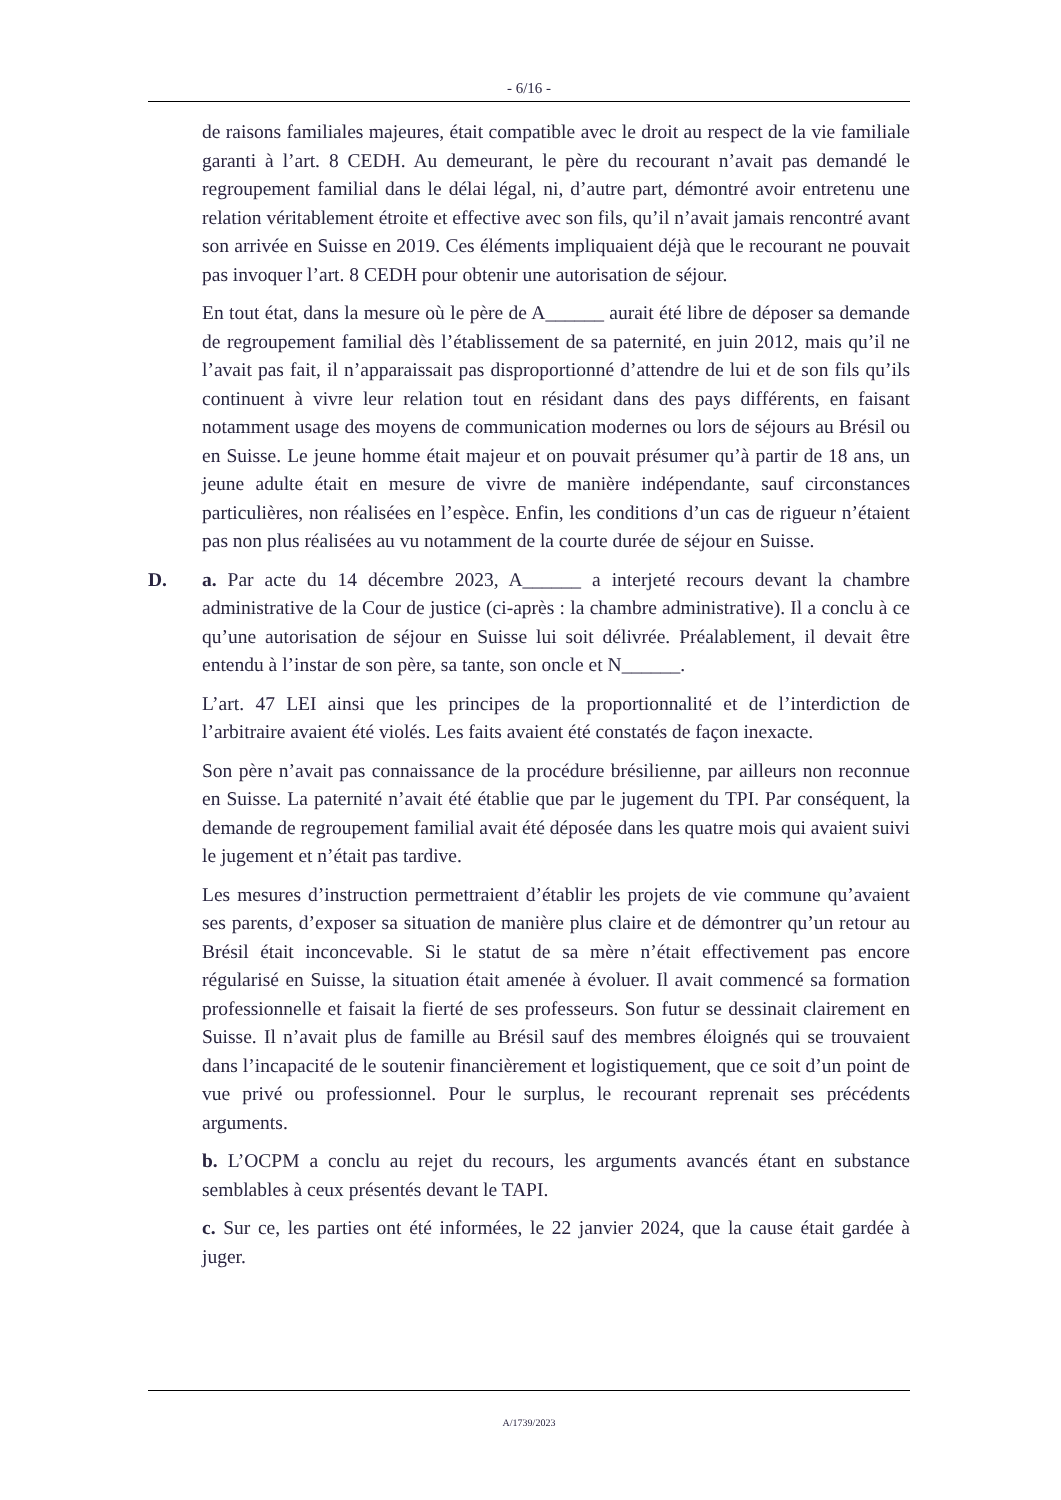- 6/16 -
de raisons familiales majeures, était compatible avec le droit au respect de la vie familiale garanti à l’art. 8 CEDH. Au demeurant, le père du recourant n’avait pas demandé le regroupement familial dans le délai légal, ni, d’autre part, démontré avoir entretenu une relation véritablement étroite et effective avec son fils, qu’il n’avait jamais rencontré avant son arrivée en Suisse en 2019. Ces éléments impliquaient déjà que le recourant ne pouvait pas invoquer l’art. 8 CEDH pour obtenir une autorisation de séjour.
En tout état, dans la mesure où le père de A______ aurait été libre de déposer sa demande de regroupement familial dès l’établissement de sa paternité, en juin 2012, mais qu’il ne l’avait pas fait, il n’apparaissait pas disproportionné d’attendre de lui et de son fils qu’ils continuent à vivre leur relation tout en résidant dans des pays différents, en faisant notamment usage des moyens de communication modernes ou lors de séjours au Brésil ou en Suisse. Le jeune homme était majeur et on pouvait présumer qu’à partir de 18 ans, un jeune adulte était en mesure de vivre de manière indépendante, sauf circonstances particulières, non réalisées en l’espèce. Enfin, les conditions d’un cas de rigueur n’étaient pas non plus réalisées au vu notamment de la courte durée de séjour en Suisse.
D. a. Par acte du 14 décembre 2023, A______ a interjeté recours devant la chambre administrative de la Cour de justice (ci-après : la chambre administrative). Il a conclu à ce qu’une autorisation de séjour en Suisse lui soit délivrée. Préalablement, il devait être entendu à l’instar de son père, sa tante, son oncle et N______.
L’art. 47 LEI ainsi que les principes de la proportionnalité et de l’interdiction de l’arbitraire avaient été violés. Les faits avaient été constatés de façon inexacte.
Son père n’avait pas connaissance de la procédure brésilienne, par ailleurs non reconnue en Suisse. La paternité n’avait été établie que par le jugement du TPI. Par conséquent, la demande de regroupement familial avait été déposée dans les quatre mois qui avaient suivi le jugement et n’était pas tardive.
Les mesures d’instruction permettraient d’établir les projets de vie commune qu’avaient ses parents, d’exposer sa situation de manière plus claire et de démontrer qu’un retour au Brésil était inconcevable. Si le statut de sa mère n’était effectivement pas encore régularisé en Suisse, la situation était amenée à évoluer. Il avait commencé sa formation professionnelle et faisait la fierté de ses professeurs. Son futur se dessinait clairement en Suisse. Il n’avait plus de famille au Brésil sauf des membres éloignés qui se trouvaient dans l’incapacité de le soutenir financièrement et logistiquement, que ce soit d’un point de vue privé ou professionnel. Pour le surplus, le recourant reprenait ses précédents arguments.
b. L’OCPM a conclu au rejet du recours, les arguments avancés étant en substance semblables à ceux présentés devant le TAPI.
c. Sur ce, les parties ont été informées, le 22 janvier 2024, que la cause était gardée à juger.
A/1739/2023